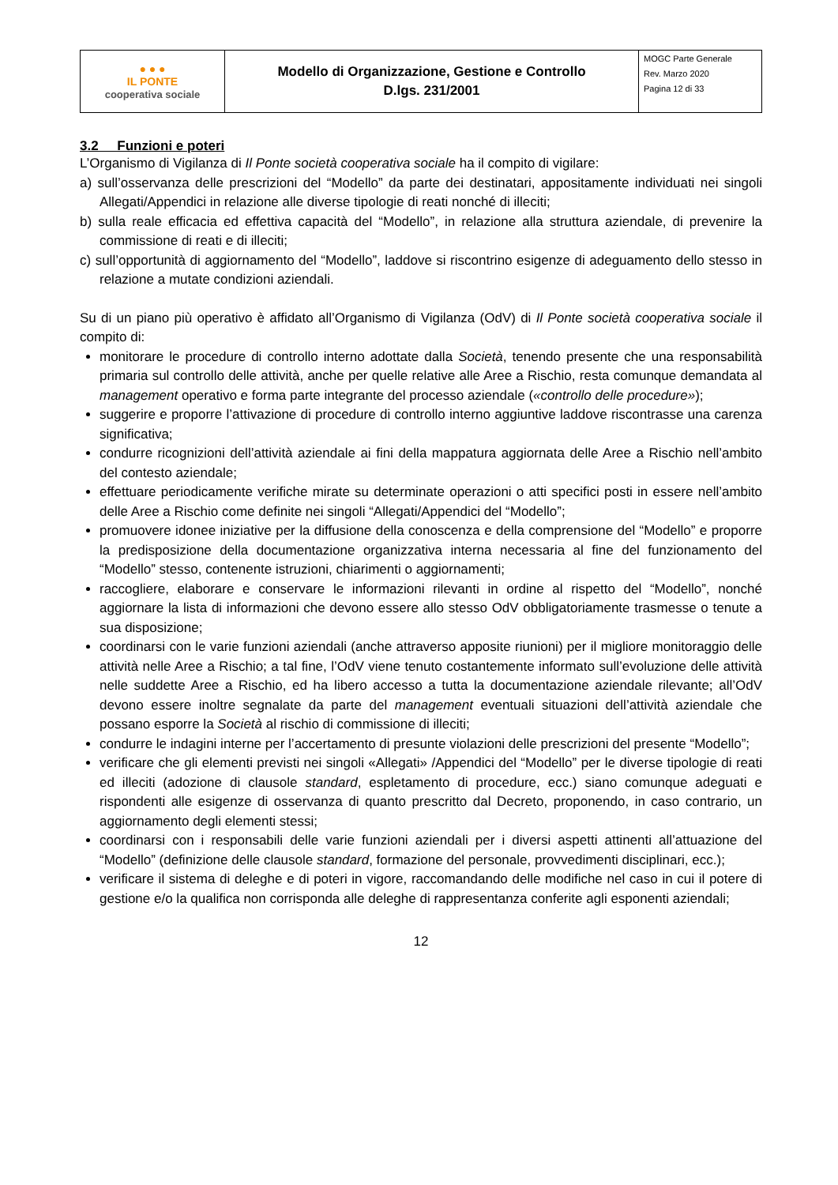| ● ● ● IL PONTE cooperativa sociale | Modello di Organizzazione, Gestione e Controllo D.lgs. 231/2001 | MOGC Parte Generale Rev. Marzo 2020 Pagina 12 di 33 |
3.2 Funzioni e poteri
L’Organismo di Vigilanza di Il Ponte società cooperativa sociale ha il compito di vigilare:
a) sull’osservanza delle prescrizioni del “Modello” da parte dei destinatari, appositamente individuati nei singoli Allegati/Appendici in relazione alle diverse tipologie di reati nonché di illeciti;
b) sulla reale efficacia ed effettiva capacità del “Modello”, in relazione alla struttura aziendale, di prevenire la commissione di reati e di illeciti;
c) sull’opportunità di aggiornamento del “Modello”, laddove si riscontrino esigenze di adeguamento dello stesso in relazione a mutate condizioni aziendali.
Su di un piano più operativo è affidato all’Organismo di Vigilanza (OdV) di Il Ponte società cooperativa sociale il compito di:
monitorare le procedure di controllo interno adottate dalla Società, tenendo presente che una responsabilità primaria sul controllo delle attività, anche per quelle relative alle Aree a Rischio, resta comunque demandata al management operativo e forma parte integrante del processo aziendale («controllo delle procedure»);
suggerire e proporre l’attivazione di procedure di controllo interno aggiuntive laddove riscontrasse una carenza significativa;
condurre ricognizioni dell’attività aziendale ai fini della mappatura aggiornata delle Aree a Rischio nell’ambito del contesto aziendale;
effettuare periodicamente verifiche mirate su determinate operazioni o atti specifici posti in essere nell’ambito delle Aree a Rischio come definite nei singoli “Allegati/Appendici del “Modello”;
promuovere idonee iniziative per la diffusione della conoscenza e della comprensione del “Modello” e proporre la predisposizione della documentazione organizzativa interna necessaria al fine del funzionamento del “Modello” stesso, contenente istruzioni, chiarimenti o aggiornamenti;
raccogliere, elaborare e conservare le informazioni rilevanti in ordine al rispetto del “Modello”, nonché aggiornare la lista di informazioni che devono essere allo stesso OdV obbligatoriamente trasmesse o tenute a sua disposizione;
coordinarsi con le varie funzioni aziendali (anche attraverso apposite riunioni) per il migliore monitoraggio delle attività nelle Aree a Rischio; a tal fine, l’OdV viene tenuto costantemente informato sull’evoluzione delle attività nelle suddette Aree a Rischio, ed ha libero accesso a tutta la documentazione aziendale rilevante; all’OdV devono essere inoltre segnalate da parte del management eventuali situazioni dell’attività aziendale che possano esporre la Società al rischio di commissione di illeciti;
condurre le indagini interne per l’accertamento di presunte violazioni delle prescrizioni del presente “Modello”;
verificare che gli elementi previsti nei singoli «Allegati» /Appendici del “Modello” per le diverse tipologie di reati ed illeciti (adozione di clausole standard, espletamento di procedure, ecc.) siano comunque adeguati e rispondenti alle esigenze di osservanza di quanto prescritto dal Decreto, proponendo, in caso contrario, un aggiornamento degli elementi stessi;
coordinarsi con i responsabili delle varie funzioni aziendali per i diversi aspetti attinenti all’attuazione del “Modello” (definizione delle clausole standard, formazione del personale, provvedimenti disciplinari, ecc.);
verificare il sistema di deleghe e di poteri in vigore, raccomandando delle modifiche nel caso in cui il potere di gestione e/o la qualifica non corrisponda alle deleghe di rappresentanza conferite agli esponenti aziendali;
12